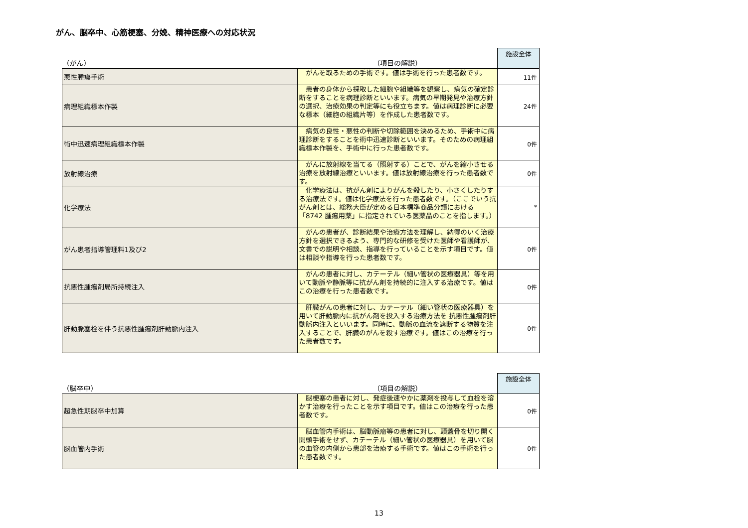がん、脳卒中、心筋梗塞、分娩、精神医療への対応状況
| （がん） | （項目の解説） | 施設全体 |
| 悪性腫瘍手術 | がんを取るための手術です。値は手術を行った患者数です。 | 11件 |
| 病理組織標本作製 | 患者の身体から採取した細胞や組織等を観察し、病気の確定診断をすることを病理診断といいます。病気の早期発見や治療方針の選択、治療効果の判定等にも役立ちます。値は病理診断に必要な標本（細胞の組織片等）を作成した患者数です。 | 24件 |
| 術中迅速病理組織標本作製 | 病気の良性・悪性の判断や切除範囲を決めるため、手術中に病理診断をすることを術中迅速診断といいます。そのための病理組織標本作製を、手術中に行った患者数です。 | 0件 |
| 放射線治療 | がんに放射線を当てる（照射する）ことで、がんを縮小させる治療を放射線治療といいます。値は放射線治療を行った患者数です。 | 0件 |
| 化学療法 | 化学療法は、抗がん剤によりがんを殺したり、小さくしたりする治療法です。値は化学療法を行った患者数です。（ここでいう抗がん剤とは、総務大臣が定める日本標準商品分類における「8742 腫瘍用薬」に指定されている医薬品のことを指します。） | * |
| がん患者指導管理料1及び2 | がんの患者が、診断結果や治療方法を理解し、納得のいく治療方針を選択できるよう、専門的な研修を受けた医師や看護師が、文書での説明や相談、指導を行っていることを示す項目です。値は相談や指導を行った患者数です。 | 0件 |
| 抗悪性腫瘍剤局所持続注入 | がんの患者に対し、カテーテル（細い管状の医療器具）等を用いて動脈や静脈等に抗がん剤を持続的に注入する治療です。値はこの治療を行った患者数です。 | 0件 |
| 肝動脈塞栓を伴う抗悪性腫瘍剤肝動脈内注入 | 肝臓がんの患者に対し、カテーテル（細い管状の医療器具）を用いて肝動脈内に抗がん剤を投入する治療方法を 抗悪性腫瘍剤肝動脈内注入といいます。同時に、動脈の血流を遮断する物質を注入することで、肝臓のがんを殺す治療です。値はこの治療を行った患者数です。 | 0件 |
| （脳卒中） | （項目の解説） | 施設全体 |
| 超急性期脳卒中加算 | 脳梗塞の患者に対し、発症後速やかに薬剤を投与して血栓を溶かす治療を行ったことを示す項目です。値はこの治療を行った患者数です。 | 0件 |
| 脳血管内手術 | 脳血管内手術は、脳動脈瘤等の患者に対し、頭蓋骨を切り開く開頭手術をせず、カテーテル（細い管状の医療器具）を用いて脳の血管の内側から患部を治療する手術です。値はこの手術を行った患者数です。 | 0件 |
13